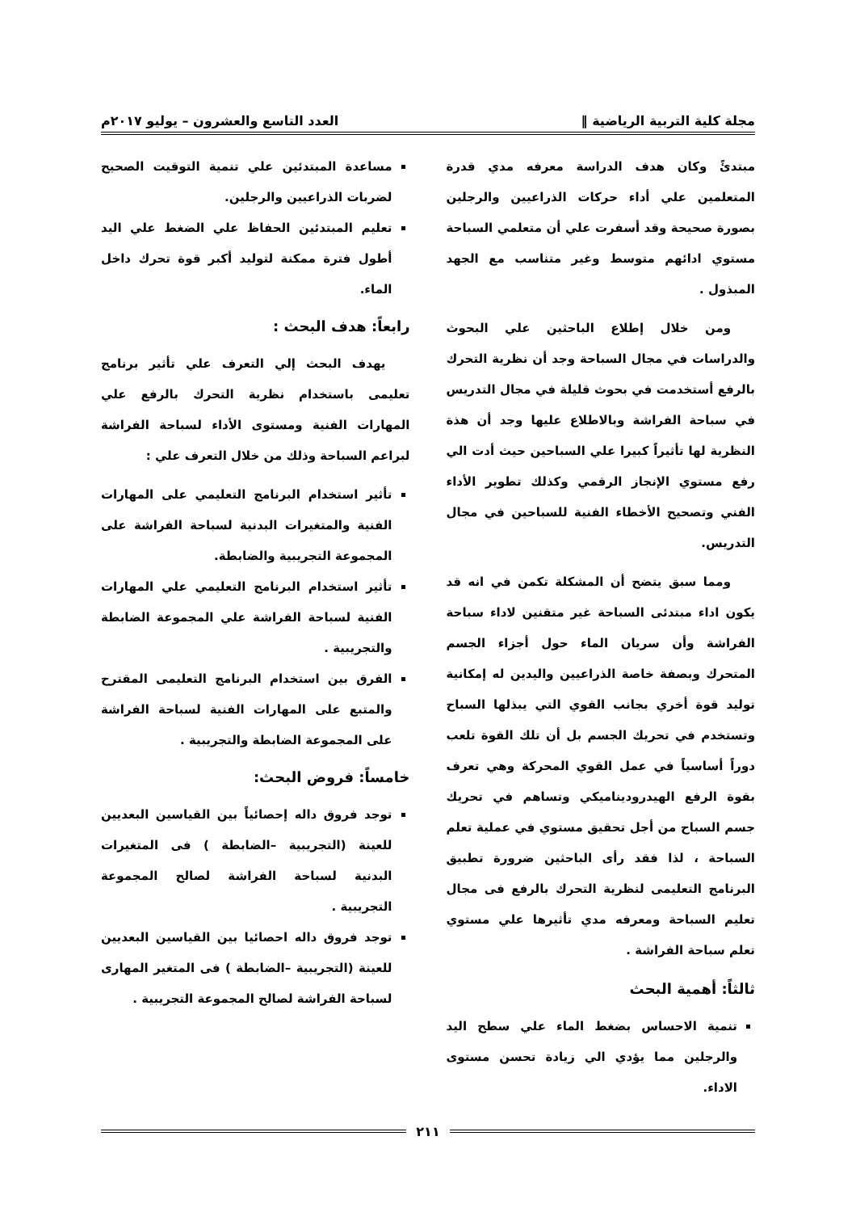مجلة كلية التربية الرياضية ‖ العدد التاسع والعشرون – يوليو ٢٠١٧م
مبتدئً وكان هدف الدراسة معرفه مدي قدرة المتعلمين علي أداء حركات الذراعيين والرجلين بصورة صحيحة وقد أسفرت علي أن متعلمي السباحة مستوي ادائهم متوسط وغير متناسب مع الجهد المبذول .
ومن خلال إطلاع الباحثين علي البحوث والدراسات في مجال السباحة وجد أن نظرية التحرك بالرفع أستخدمت في بحوث قليلة في مجال التدريس في سباحة الفراشة وبالاطلاع عليها وجد أن هذة النظرية لها تأثيراً كبيرا علي السباحين حيث أدت الي رفع مستوي الإنجاز الرقمي وكذلك تطوير الأداء الفني وتصحيح الأخطاء الفنية للسباحين في مجال التدريس.
ومما سبق يتضح أن المشكلة تكمن في انه قد يكون اداء مبتدئى السباحة غير متقنين لاداء سباحة الفراشة وأن سريان الماء حول أجزاء الجسم المتحرك وبصفة خاصة الذراعيين واليدين له إمكانية توليد قوة أخري بجانب القوي التي يبذلها السباح وتستخدم في تحريك الجسم بل أن تلك القوة تلعب دوراً أساسياً في عمل القوي المحركة وهي تعرف بقوة الرفع الهيدروديناميكي وتساهم في تحريك جسم السباح من أجل تحقيق مستوي في عملية تعلم السباحة ، لذا فقد رأى الباحثين ضرورة تطبيق البرنامج التعليمى لنظرية التحرك بالرفع فى مجال تعليم السباحة ومعرفه مدي تأثيرها علي مستوي تعلم سباحة الفراشة .
ثالثاً: أهمية البحث
تنمية الاحساس بضغط الماء علي سطح اليد والرجلين مما يؤدي الي زيادة تحسن مستوى الاداء.
مساعدة المبتدئين علي تنمية التوقيت الصحيح لضربات الذراعيين والرجلين.
تعليم المبتدئين الحفاظ علي الضغط علي اليد أطول فترة ممكنة لتوليد أكبر قوة تحرك داخل الماء.
رابعاً: هدف البحث :
يهدف البحث إلي التعرف علي تأثير برنامج تعليمى باستخدام نظرية التحرك بالرفع علي المهارات الفنية ومستوى الأداء لسباحة الفراشة لبراعم السباحة وذلك من خلال التعرف علي :
تأثير استخدام البرنامج التعليمي على المهارات الفنية والمتغيرات البدنية لسباحة الفراشة على المجموعة التجريبية والضابطة.
تأثير استخدام البرنامج التعليمي علي المهارات الفنية لسباحة الفراشة علي المجموعة الضابطة والتجريبية .
الفرق بين استخدام البرنامج التعليمى المقترح والمتبع على المهارات الفنية لسباحة الفراشة على المجموعة الضابطة والتجريبية .
خامساً: فروض البحث:
توجد فروق داله إحصائياً بين القياسين البعديين للعينة (التجريبية –الضابطة ) فى المتغيرات البدنية لسباحة الفراشة لصالح المجموعة التجريبية .
توجد فروق داله احصائيا بين القياسين البعديين للعينة (التجريبية –الضابطة ) فى المتغير المهارى لسباحة الفراشة لصالح المجموعة التجريبية .
٢١١